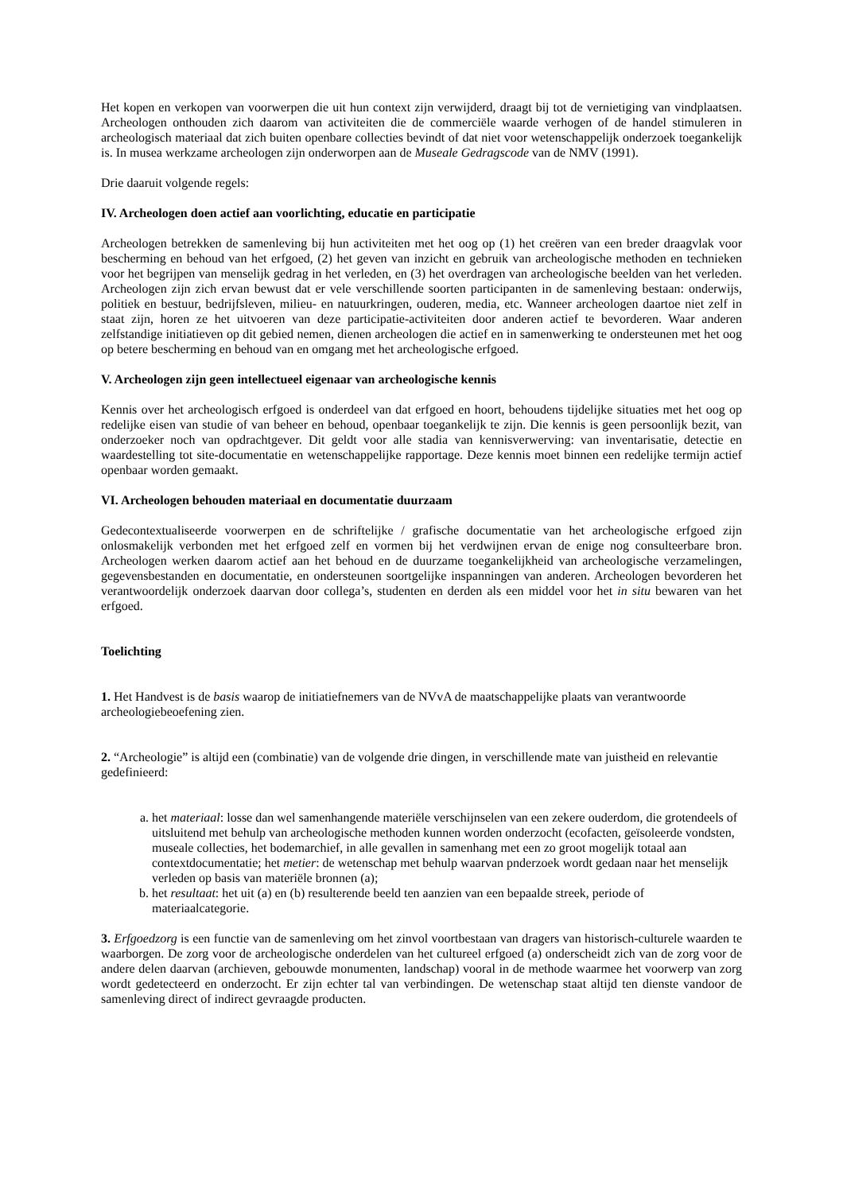Het kopen en verkopen van voorwerpen die uit hun context zijn verwijderd, draagt bij tot de vernietiging van vindplaatsen. Archeologen onthouden zich daarom van activiteiten die de commerciële waarde verhogen of de handel stimuleren in archeologisch materiaal dat zich buiten openbare collecties bevindt of dat niet voor wetenschappelijk onderzoek toegankelijk is. In musea werkzame archeologen zijn onderworpen aan de Museale Gedragscode van de NMV (1991).
Drie daaruit volgende regels:
IV. Archeologen doen actief aan voorlichting, educatie en participatie
Archeologen betrekken de samenleving bij hun activiteiten met het oog op (1) het creëren van een breder draagvlak voor bescherming en behoud van het erfgoed, (2) het geven van inzicht en gebruik van archeologische methoden en technieken voor het begrijpen van menselijk gedrag in het verleden, en (3) het overdragen van archeologische beelden van het verleden. Archeologen zijn zich ervan bewust dat er vele verschillende soorten participanten in de samenleving bestaan: onderwijs, politiek en bestuur, bedrijfsleven, milieu- en natuurkringen, ouderen, media, etc. Wanneer archeologen daartoe niet zelf in staat zijn, horen ze het uitvoeren van deze participatie-activiteiten door anderen actief te bevorderen. Waar anderen zelfstandige initiatieven op dit gebied nemen, dienen archeologen die actief en in samenwerking te ondersteunen met het oog op betere bescherming en behoud van en omgang met het archeologische erfgoed.
V. Archeologen zijn geen intellectueel eigenaar van archeologische kennis
Kennis over het archeologisch erfgoed is onderdeel van dat erfgoed en hoort, behoudens tijdelijke situaties met het oog op redelijke eisen van studie of van beheer en behoud, openbaar toegankelijk te zijn. Die kennis is geen persoonlijk bezit, van onderzoeker noch van opdrachtgever. Dit geldt voor alle stadia van kennisverwerving: van inventarisatie, detectie en waardestelling tot site-documentatie en wetenschappelijke rapportage. Deze kennis moet binnen een redelijke termijn actief openbaar worden gemaakt.
VI. Archeologen behouden materiaal en documentatie duurzaam
Gedecontextualiseerde voorwerpen en de schriftelijke / grafische documentatie van het archeologische erfgoed zijn onlosmakelijk verbonden met het erfgoed zelf en vormen bij het verdwijnen ervan de enige nog consulteerbare bron. Archeologen werken daarom actief aan het behoud en de duurzame toegankelijkheid van archeologische verzamelingen, gegevensbestanden en documentatie, en ondersteunen soortgelijke inspanningen van anderen. Archeologen bevorderen het verantwoordelijk onderzoek daarvan door collega’s, studenten en derden als een middel voor het in situ bewaren van het erfgoed.
Toelichting
1. Het Handvest is de basis waarop de initiatiefnemers van de NVvA de maatschappelijke plaats van verantwoorde archeologiebeoefening zien.
2. “Archeologie” is altijd een (combinatie) van de volgende drie dingen, in verschillende mate van juistheid en relevantie gedefinieerd:
a. het materiaal: losse dan wel samenhangende materiële verschijnselen van een zekere ouderdom, die grotendeels of uitsluitend met behulp van archeologische methoden kunnen worden onderzocht (ecofacten, geïsoleerde vondsten, museale collecties, het bodemarchief, in alle gevallen in samenhang met een zo groot mogelijk totaal aan contextdocumentatie; het metier: de wetenschap met behulp waarvan pnderzoek wordt gedaan naar het menselijk verleden op basis van materiële bronnen (a);
b. het resultaat: het uit (a) en (b) resulterende beeld ten aanzien van een bepaalde streek, periode of materiaalcategorie.
3. Erfgoedzorg is een functie van de samenleving om het zinvol voortbestaan van dragers van historisch-culturele waarden te waarborgen. De zorg voor de archeologische onderdelen van het cultureel erfgoed (a) onderscheidt zich van de zorg voor de andere delen daarvan (archieven, gebouwde monumenten, landschap) vooral in de methode waarmee het voorwerp van zorg wordt gedetecteerd en onderzocht. Er zijn echter tal van verbindingen. De wetenschap staat altijd ten dienste vandoor de samenleving direct of indirect gevraagde producten.